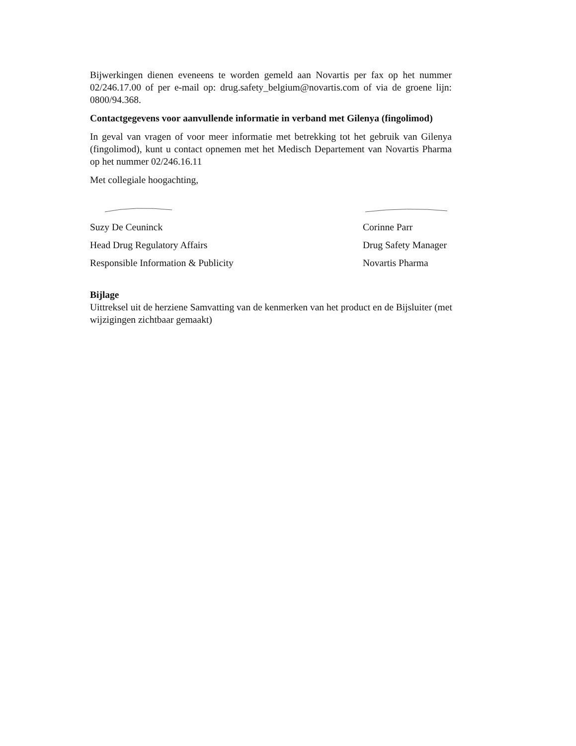Bijwerkingen dienen eveneens te worden gemeld aan Novartis per fax op het nummer 02/246.17.00 of per e-mail op: drug.safety_belgium@novartis.com of via de groene lijn: 0800/94.368.
Contactgegevens voor aanvullende informatie in verband met Gilenya (fingolimod)
In geval van vragen of voor meer informatie met betrekking tot het gebruik van Gilenya (fingolimod), kunt u contact opnemen met het Medisch Departement van Novartis Pharma op het nummer 02/246.16.11
Met collegiale hoogachting,
Suzy De Ceuninck
Head Drug Regulatory Affairs
Responsible Information & Publicity
Corinne Parr
Drug Safety Manager
Novartis Pharma
Bijlage
Uittreksel uit de herziene Samvatting van de kenmerken van het product en de Bijsluiter (met wijzigingen zichtbaar gemaakt)